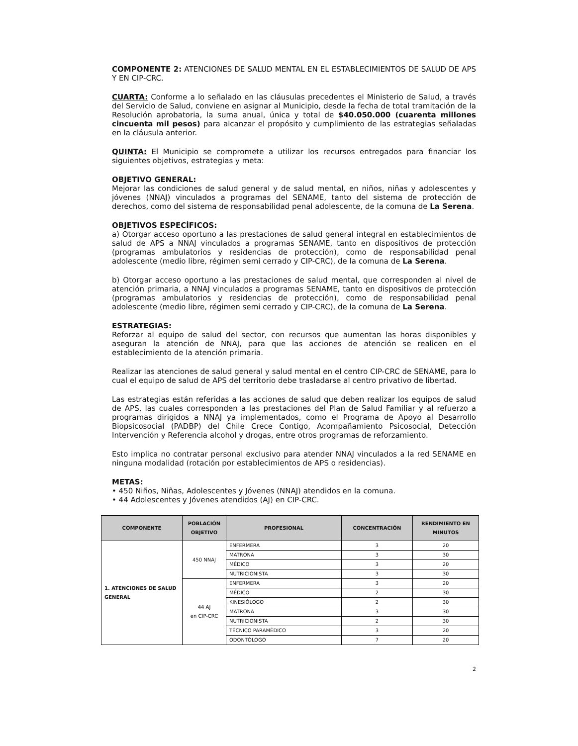COMPONENTE 2: ATENCIONES DE SALUD MENTAL EN EL ESTABLECIMIENTOS DE SALUD DE APS Y EN CIP-CRC.
CUARTA: Conforme a lo señalado en las cláusulas precedentes el Ministerio de Salud, a través del Servicio de Salud, conviene en asignar al Municipio, desde la fecha de total tramitación de la Resolución aprobatoria, la suma anual, única y total de $40.050.000 (cuarenta millones cincuenta mil pesos) para alcanzar el propósito y cumplimiento de las estrategias señaladas en la cláusula anterior.
QUINTA: El Municipio se compromete a utilizar los recursos entregados para financiar los siguientes objetivos, estrategias y meta:
OBJETIVO GENERAL:
Mejorar las condiciones de salud general y de salud mental, en niños, niñas y adolescentes y jóvenes (NNAJ) vinculados a programas del SENAME, tanto del sistema de protección de derechos, como del sistema de responsabilidad penal adolescente, de la comuna de La Serena.
OBJETIVOS ESPECÍFICOS:
a) Otorgar acceso oportuno a las prestaciones de salud general integral en establecimientos de salud de APS a NNAJ vinculados a programas SENAME, tanto en dispositivos de protección (programas ambulatorios y residencias de protección), como de responsabilidad penal adolescente (medio libre, régimen semi cerrado y CIP-CRC), de la comuna de La Serena.
b) Otorgar acceso oportuno a las prestaciones de salud mental, que corresponden al nivel de atención primaria, a NNAJ vinculados a programas SENAME, tanto en dispositivos de protección (programas ambulatorios y residencias de protección), como de responsabilidad penal adolescente (medio libre, régimen semi cerrado y CIP-CRC), de la comuna de La Serena.
ESTRATEGIAS:
Reforzar al equipo de salud del sector, con recursos que aumentan las horas disponibles y aseguran la atención de NNAJ, para que las acciones de atención se realicen en el establecimiento de la atención primaria.
Realizar las atenciones de salud general y salud mental en el centro CIP-CRC de SENAME, para lo cual el equipo de salud de APS del territorio debe trasladarse al centro privativo de libertad.
Las estrategias están referidas a las acciones de salud que deben realizar los equipos de salud de APS, las cuales corresponden a las prestaciones del Plan de Salud Familiar y al refuerzo a programas dirigidos a NNAJ ya implementados, como el Programa de Apoyo al Desarrollo Biopsicosocial (PADBP) del Chile Crece Contigo, Acompañamiento Psicosocial, Detección Intervención y Referencia alcohol y drogas, entre otros programas de reforzamiento.
Esto implica no contratar personal exclusivo para atender NNAJ vinculados a la red SENAME en ninguna modalidad (rotación por establecimientos de APS o residencias).
METAS:
• 450 Niños, Niñas, Adolescentes y Jóvenes (NNAJ) atendidos en la comuna.
• 44 Adolescentes y Jóvenes atendidos (AJ) en CIP-CRC.
| COMPONENTE | POBLACIÓN OBJETIVO | PROFESIONAL | CONCENTRACIÓN | RENDIMIENTO EN MINUTOS |
| --- | --- | --- | --- | --- |
| 1. ATENCIONES DE SALUD GENERAL | 450 NNAJ | ENFERMERA | 3 | 20 |
| | | MATRONA | 3 | 30 |
| | | MÉDICO | 3 | 20 |
| | | NUTRICIONISTA | 3 | 30 |
| | 44 AJ en CIP-CRC | ENFERMERA | 3 | 20 |
| | | MÉDICO | 2 | 30 |
| | | KINESIÓLOGO | 2 | 30 |
| | | MATRONA | 3 | 30 |
| | | NUTRICIONISTA | 2 | 30 |
| | | TÉCNICO PARAMÉDICO | 3 | 20 |
| | | ODONTÓLOGO | 7 | 20 |
2